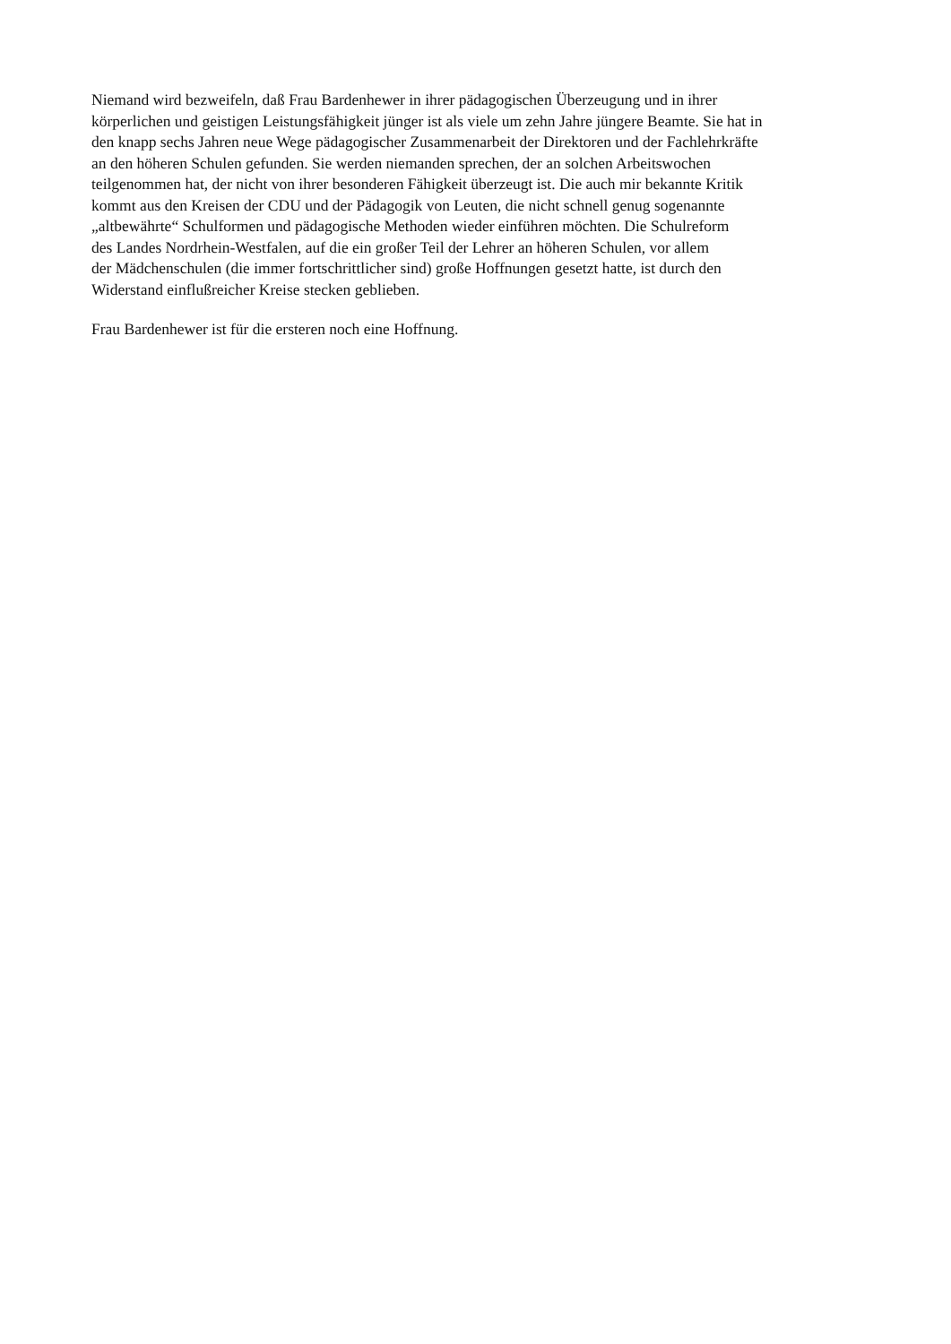Niemand wird bezweifeln, daß Frau Bardenhewer in ihrer pädagogischen Überzeugung und in ihrer
körperlichen und geistigen Leistungsfähigkeit jünger ist als viele um zehn Jahre jüngere Beamte. Sie hat in
den knapp sechs Jahren neue Wege pädagogischer Zusammenarbeit der Direktoren und der Fachlehrkräfte
an den höheren Schulen gefunden. Sie werden niemanden sprechen, der an solchen Arbeitswochen
teilgenommen hat, der nicht von ihrer besonderen Fähigkeit überzeugt ist. Die auch mir bekannte Kritik
kommt aus den Kreisen der CDU und der Pädagogik von Leuten, die nicht schnell genug sogenannte
„altbewährte“ Schulformen und pädagogische Methoden wieder einführen möchten. Die Schulreform
des Landes Nordrhein-Westfalen, auf die ein großer Teil der Lehrer an höheren Schulen, vor allem
der Mädchenschulen (die immer fortschrittlicher sind) große Hoffnungen gesetzt hatte, ist durch den
Widerstand einflußreicher Kreise stecken geblieben.
Frau Bardenhewer ist für die ersteren noch eine Hoffnung.